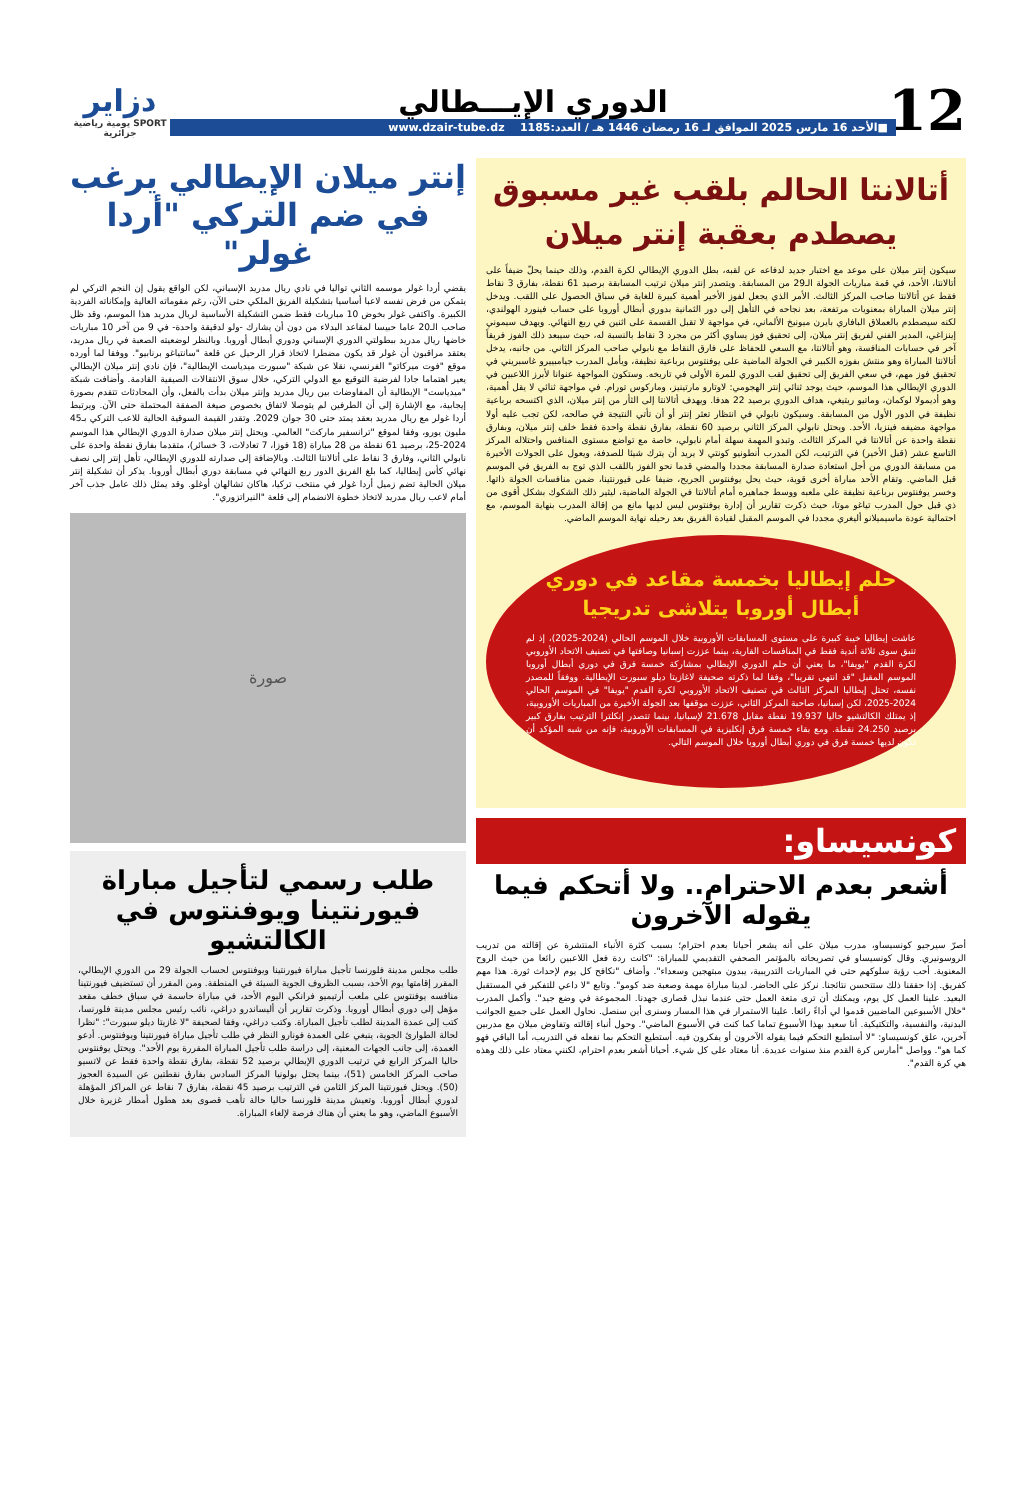12
الدوري الإيـــطالي
■الأحد 16 مارس 2025 الموافق لـ 16 رمضان 1446 هـ / العدد:1185 www.dzair-tube.dz
دزاير
SPORT يومية رياضية جزائرية
أتالانتا الحالم بلقب غير مسبوق يصطدم بعقبة إنتر ميلان
سيكون إنتر ميلان على موعد مع اختبار جديد لدفاعه عن لقبه، بطل الدوري الإيطالي لكرة القدم، وذلك حينما يحلّ ضيفاً على أتالانتا، الأحد، في قمة مباريات الجولة الـ29 من المسابقة. ويتصدر إنتر ميلان ترتيب المسابقة برصيد 61 نقطة، بفارق 3 نقاط فقط عن أتالانتا صاحب المركز الثالث. الأمر الذي يجعل لفوز الأخير أهمية كبيرة للغاية في سباق الحصول على اللقب. ويدخل إنتر ميلان المباراة بمعنويات مرتفعة، بعد نجاحه في التأهل إلى دور الثمانية بدوري أبطال أوروبا على حساب فينورد الهولندي، لكنه سيصطدم بالعملاق البافاري بايرن ميونيخ الألماني، في مواجهة لا تقبل القسمة على اثنين في ربع النهائي. ويهدف سيموني إينزاغي، المدير الفني لفريق إنتر ميلان، إلى تحقيق فوز يساوي أكثر من مجرد 3 نقاط بالنسبة له، حيث سيبعد ذلك الفوز فريقاً آخر في حسابات المنافسة، وهو أتالانتا، مع السعي للحفاظ على فارق النقاط مع نابولي صاحب المركز الثاني. من جانبه، يدخل أتالانتا المباراة وهو منتش بفوزه الكبير في الجولة الماضية على يوفنتوس برباعية نظيفة، ويأمل المدرب جيامبييرو غاسبريني في تحقيق فوز مهم، في سعي الفريق إلى تحقيق لقب الدوري للمرة الأولى في تاريخه. وستكون المواجهة عنوانا لأبرز اللاعبين في الدوري الإيطالي هذا الموسم، حيث يوجد ثنائي إنتر الهجومي: لاوتارو مارتينيز، وماركوس تورام. في مواجهة ثنائي لا يقل أهمية، وهو أديمولا لوكمان، وماتيو ريتيغي، هداف الدوري برصيد 22 هدفا. ويهدف أتالانتا إلى الثأر من إنتر ميلان، الذي اكتسحه برباعية نظيفة في الدور الأول من المسابقة. وسيكون نابولي في انتظار تعثر إنتر أو أن تأتي النتيجة في صالحه، لكن تجب عليه أولا مواجهة مضيفه فينزيا، الأحد. ويحتل نابولي المركز الثاني برصيد 60 نقطة، بفارق نقطة واحدة فقط خلف إنتر ميلان، وبفارق نقطة واحدة عن أتالانتا في المركز الثالث. وتبدو المهمة سهلة أمام نابولي، خاصة مع تواضع مستوى المنافس واحتلاله المركز التاسع عشر (قبل الأخير) في الترتيب، لكن المدرب أنطونيو كونتي لا يريد أن يترك شيئا للصدفة، ويعول على الجولات الأخيرة من مسابقة الدوري من أجل استعادة صدارة المسابقة مجددا والمضي قدما نحو الفوز باللقب الذي توج به الفريق في الموسم قبل الماضي. وتقام الأحد مباراة أخرى قوية، حيث يحل يوفنتوس الجريح، ضيفا على فيورنتينا، ضمن منافسات الجولة ذاتها. وخسر يوفنتوس برباعية نظيفة على ملعبه ووسط جماهيره أمام أتالانتا في الجولة الماضية، ليثير ذلك الشكوك بشكل أقوى من ذي قبل حول المدرب تياغو موتا، حيث ذكرت تقارير أن إدارة يوفنتوس ليس لديها مانع من إقالة المدرب بنهاية الموسم، مع احتمالية عودة ماسيميلانو أليغري مجددا في الموسم المقبل لقيادة الفريق بعد رحيله نهاية الموسم الماضي.
حلم إيطاليا بخمسة مقاعد في دوري أبطال أوروبا يتلاشى تدريجيا
عاشت إيطاليا خيبة كبيرة على مستوى المسابقات الأوروبية خلال الموسم الحالي (2024-2025)، إذ لم تتبق سوى ثلاثة أندية فقط في المنافسات القارية، بينما عززت إسبانيا وصافتها في تصنيف الاتحاد الأوروبي لكرة القدم "يويفا"، ما يعني أن حلم الدوري الإيطالي بمشاركة خمسة فرق في دوري أبطال أوروبا الموسم المقبل "قد انتهى تقريبا"، وفقا لما ذكرته صحيفة لاغازيتا ديلو سبورت الإيطالية. ووفقاً للمصدر نفسه، تحتل إيطاليا المركز الثالث في تصنيف الاتحاد الأوروبي لكرة القدم "يويفا" في الموسم الحالي 2024-2025، لكن إسبانيا، صاحبة المركز الثاني، عززت موقفها بعد الجولة الأخيرة من المباريات الأوروبية، إذ يمتلك الكالتشيو حاليا 19.937 نقطة مقابل 21.678 لإسبانيا، بينما تتصدر إنكلترا الترتيب بفارق كبير برصيد 24.250 نقطة. ومع بقاء خمسة فرق إنكليزية في المسابقات الأوروبية، فإنه من شبه المؤكد أن تكون لديها خمسة فرق في دوري أبطال أوروبا خلال الموسم التالي.
كونسيساو:
أشعر بعدم الاحترام.. ولا أتحكم فيما يقوله الآخرون
أصرّ سيرجيو كونسيساو، مدرب ميلان على أنه يشعر أحيانا بعدم احترام؛ بسبب كثرة الأنباء المنتشرة عن إقالته من تدريب الروسونيري. وقال كونسيساو في تصريحاته بالمؤتمر الصحفي التقديمي للمباراة: "كانت ردة فعل اللاعبين رائعا من حيث الروح المعنوية. أحب رؤية سلوكهم حتى في المباريات التدريبية، يبدون مبتهجين وسعداء". وأضاف "نكافح كل يوم لإحداث ثورة. هذا مهم كفريق. إذا حققنا ذلك ستتحسن نتائجنا. نركز على الحاضر. لدينا مباراة مهمة وصعبة ضد كومو". وتابع "لا داعي للتفكير في المستقبل البعيد. علينا العمل كل يوم، ويمكنك أن ترى متعة العمل حتى عندما نبذل قصارى جهدنا. المجموعة في وضع جيد". وأكمل المدرب "خلال الأسبوعين الماضيين قدموا لي أداءً رائعا. علينا الاستمرار في هذا المسار وسنرى أين سنصل. نحاول العمل على جميع الجوانب البدنية، والنفسية، والتكتيكية. أنا سعيد بهذا الأسبوع تماما كما كنت في الأسبوع الماضي". وحول أنباء إقالته وتفاوض ميلان مع مدربين آخرين، علق كونسيساو: "لا أستطيع التحكم فيما يقوله الآخرون أو يفكرون فيه. أستطيع التحكم بما نفعله في التدريب، أما الباقي فهو كما هو". وواصل "أمارس كرة القدم منذ سنوات عديدة. أنا معتاد على كل شيء. أحيانا أشعر بعدم احترام، لكنني معتاد على ذلك وهذه هي كرة القدم".
إنتر ميلان الإيطالي يرغب في ضم التركي "أردا غولر"
يقضي أردا غولر موسمه الثاني تواليا في نادي ريال مدريد الإسباني، لكن الواقع يقول إن النجم التركي لم يتمكن من فرض نفسه لاعبا أساسيا بتشكيلة الفريق الملكي حتى الآن، رغم مقوماته العالية وإمكاناته الفردية الكبيرة. واكتفى غولر بخوض 10 مباريات فقط ضمن التشكيلة الأساسية لريال مدريد هذا الموسم، وقد ظل صاحب الـ20 عاما حبيسا لمقاعد البدلاء من دون أن يشارك -ولو لدقيقة واحدة- في 9 من آخر 10 مباريات خاضها ريال مدريد ببطولتي الدوري الإسباني ودوري أبطال أوروبا. وبالنظر لوضعيته الصعبة في ريال مدريد، يعتقد مراقبون أن غولر قد يكون مضطرا لاتخاذ قرار الرحيل عن قلعة "سانتياغو برنابيو". ووفقا لما أورده موقع "فوت ميركاتو" الفرنسي، نقلا عن شبكة "سبورت ميدياست الإيطالية"، فإن نادي إنتر ميلان الإيطالي يعير اهتماما جادا لفرضية التوقيع مع الدولي التركي، خلال سوق الانتقالات الصيفية القادمة. وأضافت شبكة "ميدياست" الإيطالية أن المفاوضات بين ريال مدريد وإنتر ميلان بدأت بالفعل، وأن المحادثات تتقدم بصورة إيجابية، مع الإشارة إلى أن الطرفين لم يتوصلا لاتفاق بخصوص صيغة الصفقة المحتملة حتى الآن. ويرتبط أردا غولر مع ريال مدريد بعقد يمتد حتى 30 جوان 2029. وتقدر القيمة السوقية الحالية للاعب التركي بـ45 مليون يورو، وفقا لموقع "ترانسفير ماركت" العالمي. ويحتل إنتر ميلان صدارة الدوري الإيطالي هذا الموسم 2024-25، برصيد 61 نقطة من 28 مباراة (18 فوزا، 7 تعادلات، 3 خسائر)، متقدما بفارق نقطة واحدة على نابولي الثاني، وفارق 3 نقاط على أتالانتا الثالث. وبالإضافة إلى صدارته للدوري الإيطالي، تأهل إنتر إلى نصف نهائي كأس إيطاليا، كما بلغ الفريق الدور ربع النهائي في مسابقة دوري أبطال أوروبا. يذكر أن تشكيلة إنتر ميلان الحالية تضم زميل أردا غولر في منتخب تركيا، هاكان تشالهان أوغلو. وقد يمثل ذلك عامل جذب آخر أمام لاعب ريال مدريد لاتخاذ خطوة الانضمام إلى قلعة "النيراتزوري".
صورة
طلب رسمي لتأجيل مباراة فيورنتينا ويوفنتوس في الكالتشيو
طلب مجلس مدينة فلورنسا تأجيل مباراة فيورنتينا ويوفنتوس لحساب الجولة 29 من الدوري الإيطالي، المقرر إقامتها يوم الأحد، بسبب الظروف الجوية السيئة في المنطقة. ومن المقرر أن تستضيف فيورنتينا منافسه يوفنتوس على ملعب أرتيميو فرانكي اليوم الأحد، في مباراة حاسمة في سباق خطف مقعد مؤهل إلى دوري أبطال أوروبا. وذكرت تقارير أن أليساندرو دراغي، نائب رئيس مجلس مدينة فلورنسا، كتب إلى عمدة المدينة لطلب تأجيل المباراة. وكتب دراغي، وفقا لصحيفة "لا غازيتا ديلو سبورت": "نظرا لحالة الطوارئ الجوية، ينبغي على العمدة فونارو النظر في طلب تأجيل مباراة فيورنتينا ويوفنتوس. أدعو العمدة، إلى جانب الجهات المعنية، إلى دراسة طلب تأجيل المباراة المقررة يوم الأحد". ويحتل يوفنتوس حاليا المركز الرابع في ترتيب الدوري الإيطالي برصيد 52 نقطة، بفارق نقطة واحدة فقط عن لاتسيو صاحب المركز الخامس (51)، بينما يحتل بولونيا المركز السادس بفارق نقطتين عن السيدة العجوز (50). ويحتل فيورنتينا المركز الثامن في الترتيب برصيد 45 نقطة، بفارق 7 نقاط عن المراكز المؤهلة لدوري أبطال أوروبا. وتعيش مدينة فلورنسا حاليا حالة تأهب قصوى بعد هطول أمطار غزيرة خلال الأسبوع الماضي، وهو ما يعني أن هناك فرصة لإلغاء المباراة.